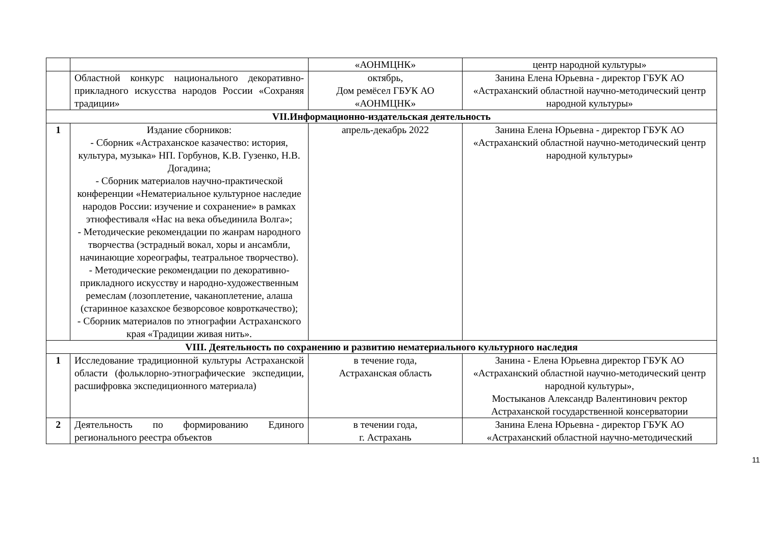| | | «АОНМЦНК» | центр народной культуры» |
| | Областной конкурс национального декоративно-прикладного искусства народов России «Сохраняя традиции» | октябрь, Дом ремёсел ГБУК АО «АОНМЦНК» | Занина Елена Юрьевна - директор ГБУК АО «Астраханский областной научно-методический центр народной культуры» |
| VII.Информационно-издательская деятельность | | | |
| 1 | Издание сборников: - Сборник «Астраханское казачество: история, культура, музыка» НП. Горбунов, К.В. Гузенко, Н.В. Догадина; - Сборник материалов научно-практической конференции «Нематериальное культурное наследие народов России: изучение и сохранение» в рамках этнофестиваля «Нас на века объединила Волга»; - Методические рекомендации по жанрам народного творчества (эстрадный вокал, хоры и ансамбли, начинающие хореографы, театральное творчество). - Методические рекомендации по декоративно-прикладного искусству и народно-художественным ремеслам (лозоплетение, чаканоплетение, алаша (старинное казахское безворсовое ковроткачество); - Сборник материалов по этнографии Астраханского края «Традиции живая нить». | апрель-декабрь 2022 | Занина Елена Юрьевна - директор ГБУК АО «Астраханский областной научно-методический центр народной культуры» |
| VIII. Деятельность по сохранению и развитию нематериального культурного наследия | | | |
| 1 | Исследование традиционной культуры Астраханской области (фольклорно-этнографические экспедиции, расшифровка экспедиционного материала) | в течение года, Астраханская область | Занина - Елена Юрьевна директор ГБУК АО «Астраханский областной научно-методический центр народной культуры», Мостыканов Александр Валентинович ректор Астраханской государственной консерватории |
| 2 | Деятельность по формированию Единого регионального реестра объектов | в течении года, г. Астрахань | Занина Елена Юрьевна - директор ГБУК АО «Астраханский областной научно-методический |
11